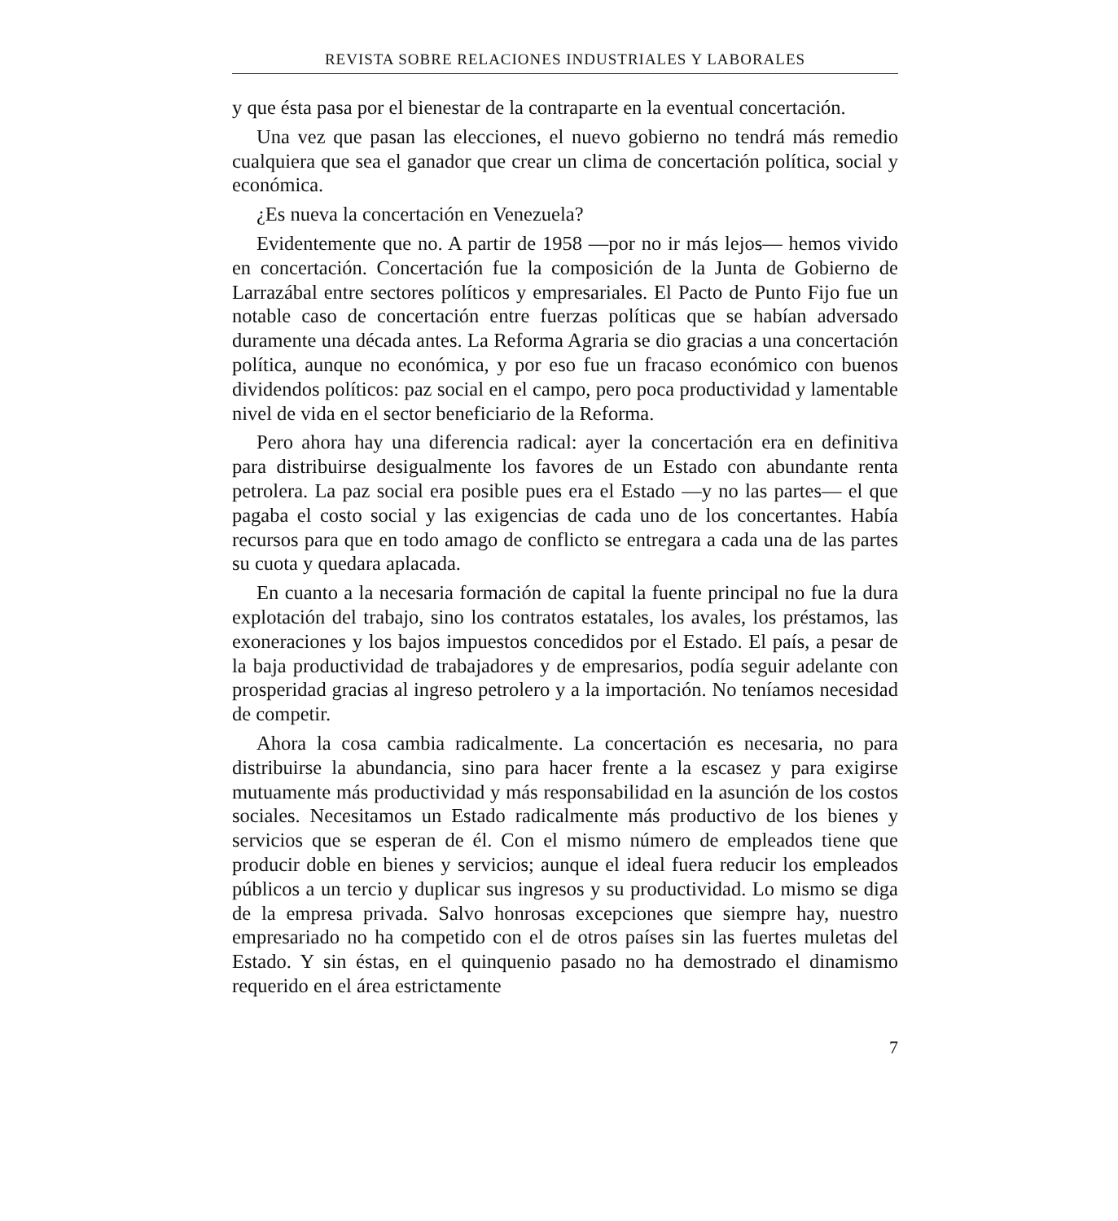REVISTA SOBRE RELACIONES INDUSTRIALES Y LABORALES
y que ésta pasa por el bienestar de la contraparte en la eventual concertación.
Una vez que pasan las elecciones, el nuevo gobierno no tendrá más remedio cualquiera que sea el ganador que crear un clima de concertación política, social y económica.
¿Es nueva la concertación en Venezuela?
Evidentemente que no. A partir de 1958 —por no ir más lejos— hemos vivido en concertación. Concertación fue la composición de la Junta de Gobierno de Larrazábal entre sectores políticos y empresariales. El Pacto de Punto Fijo fue un notable caso de concertación entre fuerzas políticas que se habían adversado duramente una década antes. La Reforma Agraria se dio gracias a una concertación política, aunque no económica, y por eso fue un fracaso económico con buenos dividendos políticos: paz social en el campo, pero poca productividad y lamentable nivel de vida en el sector beneficiario de la Reforma.
Pero ahora hay una diferencia radical: ayer la concertación era en definitiva para distribuirse desigualmente los favores de un Estado con abundante renta petrolera. La paz social era posible pues era el Estado —y no las partes— el que pagaba el costo social y las exigencias de cada uno de los concertantes. Había recursos para que en todo amago de conflicto se entregara a cada una de las partes su cuota y quedara aplacada.
En cuanto a la necesaria formación de capital la fuente principal no fue la dura explotación del trabajo, sino los contratos estatales, los avales, los préstamos, las exoneraciones y los bajos impuestos concedidos por el Estado. El país, a pesar de la baja productividad de trabajadores y de empresarios, podía seguir adelante con prosperidad gracias al ingreso petrolero y a la importación. No teníamos necesidad de competir.
Ahora la cosa cambia radicalmente. La concertación es necesaria, no para distribuirse la abundancia, sino para hacer frente a la escasez y para exigirse mutuamente más productividad y más responsabilidad en la asunción de los costos sociales. Necesitamos un Estado radicalmente más productivo de los bienes y servicios que se esperan de él. Con el mismo número de empleados tiene que producir doble en bienes y servicios; aunque el ideal fuera reducir los empleados públicos a un tercio y duplicar sus ingresos y su productividad. Lo mismo se diga de la empresa privada. Salvo honrosas excepciones que siempre hay, nuestro empresariado no ha competido con el de otros países sin las fuertes muletas del Estado. Y sin éstas, en el quinquenio pasado no ha demostrado el dinamismo requerido en el área estrictamente
7